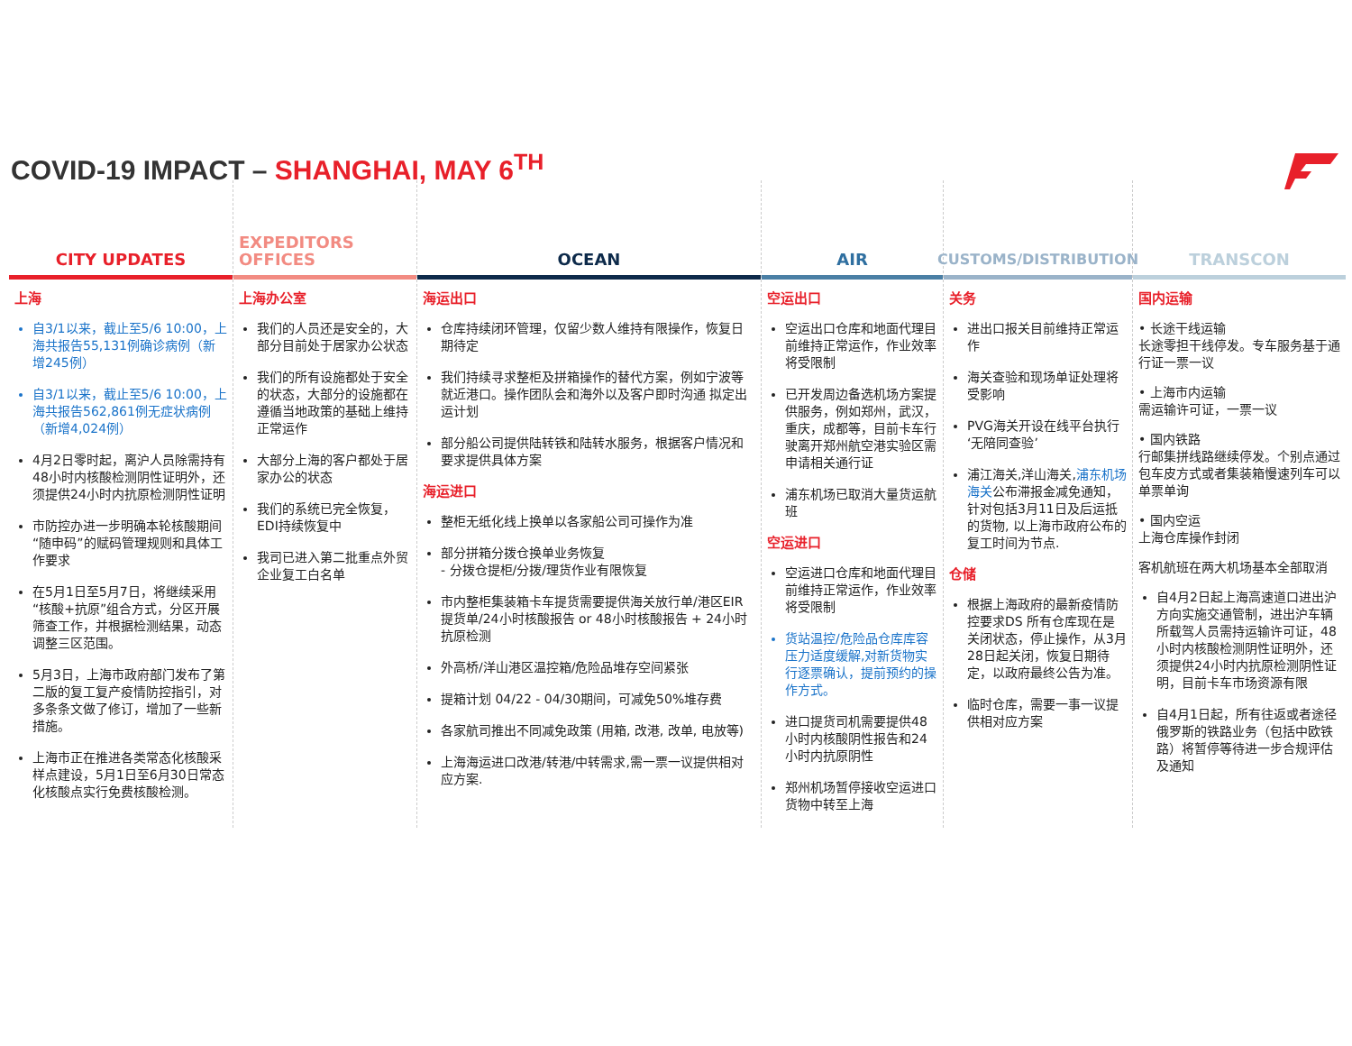COVID-19 IMPACT – SHANGHAI, MAY 6<sup>TH</sup>
CITY UPDATES
上海
自3/1以来，截止至5/6 10:00，上海共报告55,131例确诊病例（新增245例）
自3/1以来，截止至5/6 10:00，上海共报告562,861例无症状病例（新增4,024例）
4月2日零时起，离沪人员除需持有48小时内核酸检测阴性证明外，还须提供24小时内抗原检测阴性证明
市防控办进一步明确本轮核酸期间“随申码”的赋码管理规则和具体工作要求
在5月1日至5月7日，将继续采用“核酸+抗原”组合方式，分区开展筛查工作，并根据检测结果，动态调整三区范围。
5月3日，上海市政府部门发布了第二版的复工复产疫情防控指引，对多条条文做了修订，增加了一些新措施。
上海市正在推进各类常态化核酸采样点建设，5月1日至6月30日常态化核酸点实行免费核酸检测。
EXPEDITORS OFFICES
上海办公室
我们的人员还是安全的，大部分目前处于居家办公状态
我们的所有设施都处于安全的状态，大部分的设施都在遵循当地政策的基础上维持正常运作
大部分上海的客户都处于居家办公的状态
我们的系统已完全恢复，EDI持续恢复中
我司已进入第二批重点外贸企业复工白名单
OCEAN
海运出口
仓库持续闭环管理，仅留少数人维持有限操作，恢复日期待定
我们持续寻求整柜及拼箱操作的替代方案，例如宁波等就近港口。操作团队会和海外以及客户即时沟通 拟定出运计划
部分船公司提供陆转铁和陆转水服务，根据客户情况和要求提供具体方案
海运进口
整柜无纸化线上换单以各家船公司可操作为准
部分拼箱分拨仓换单业务恢复
- 分拨仓提柜/分拨/理货作业有限恢复
市内整柜集装箱卡车提货需要提供海关放行单/港区EIR提货单/24小时核酸报告 or 48小时核酸报告 + 24小时抗原检测
外高桥/洋山港区温控箱/危险品堆存空间紧张
提箱计划 04/22 - 04/30期间，可减免50%堆存费
各家航司推出不同减免政策 (用箱, 改港, 改单, 电放等)
上海海运进口改港/转港/中转需求,需一票一议提供相对应方案.
AIR
空运出口
空运出口仓库和地面代理目前维持正常运作，作业效率将受限制
已开发周边备选机场方案提供服务，例如郑州，武汉，重庆，成都等，目前卡车行驶离开郑州航空港实验区需申请相关通行证
浦东机场已取消大量货运航班
空运进口
空运进口仓库和地面代理目前维持正常运作，作业效率将受限制
货站温控/危险品仓库库容压力适度缓解,对新货物实行逐票确认，提前预约的操作方式。
进口提货司机需要提供48小时内核酸阴性报告和24小时内抗原阴性
郑州机场暂停接收空运进口货物中转至上海
CUSTOMS/DISTRIBUTION
关务
进出口报关目前维持正常运作
海关查验和现场单证处理将受影响
PVG海关开设在线平台执行‘无陪同查验’
浦江海关,洋山海关,浦东机场海关公布滞报金减免通知，针对包括3月11日及后运抵的货物, 以上海市政府公布的复工时间为节点.
仓储
根据上海政府的最新疫情防控要求DS 所有仓库现在是关闭状态，停止操作，从3月28日起关闭，恢复日期待定，以政府最终公告为准。
临时仓库，需要一事一议提供相对应方案
TRANSCON
国内运输
• 长途干线运输
长途零担干线停发。专车服务基于通行证一票一议
• 上海市内运输
需运输许可证，一票一议
• 国内铁路
行邮集拼线路继续停发。个别点通过包车皮方式或者集装箱慢速列车可以单票单询
• 国内空运
上海仓库操作封闭
客机航班在两大机场基本全部取消
自4月2日起上海高速道口进出沪方向实施交通管制，进出沪车辆所载驾人员需持运输许可证，48小时内核酸检测阴性证明外，还须提供24小时内抗原检测阴性证明，目前卡车市场资源有限
自4月1日起，所有往返或者途径俄罗斯的铁路业务（包括中欧铁路）将暂停等待进一步合规评估及通知